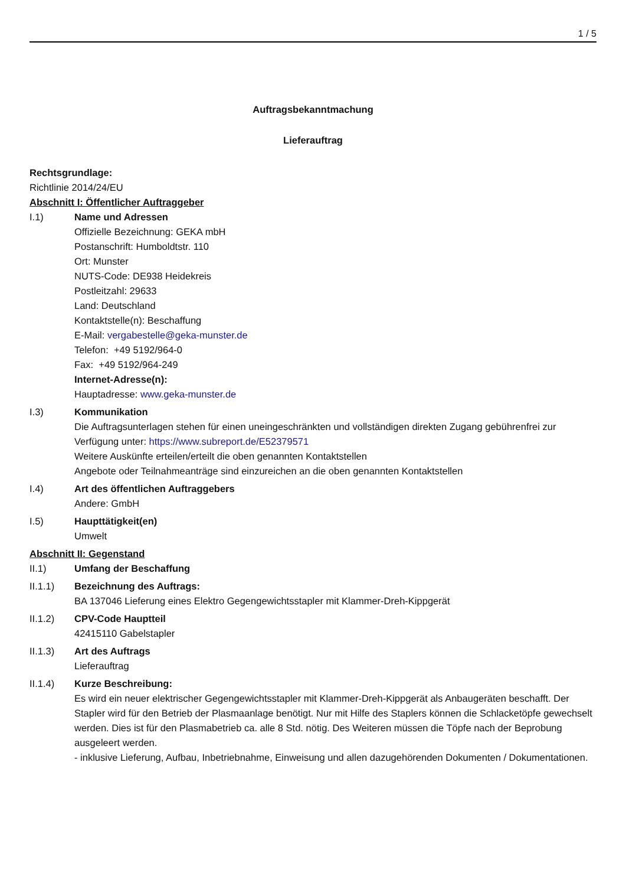1 / 5
Auftragsbekanntmachung
Lieferauftrag
Rechtsgrundlage:
Richtlinie 2014/24/EU
Abschnitt I: Öffentlicher Auftraggeber
I.1) Name und Adressen
Offizielle Bezeichnung: GEKA mbH
Postanschrift: Humboldtstr. 110
Ort: Munster
NUTS-Code: DE938 Heidekreis
Postleitzahl: 29633
Land: Deutschland
Kontaktstelle(n): Beschaffung
E-Mail: vergabestelle@geka-munster.de
Telefon: +49 5192/964-0
Fax: +49 5192/964-249
Internet-Adresse(n):
Hauptadresse: www.geka-munster.de
I.3) Kommunikation
Die Auftragsunterlagen stehen für einen uneingeschränkten und vollständigen direkten Zugang gebührenfrei zur Verfügung unter: https://www.subreport.de/E52379571
Weitere Auskünfte erteilen/erteilt die oben genannten Kontaktstellen
Angebote oder Teilnahmeanträge sind einzureichen an die oben genannten Kontaktstellen
I.4) Art des öffentlichen Auftraggebers
Andere: GmbH
I.5) Haupttätigkeit(en)
Umwelt
Abschnitt II: Gegenstand
II.1) Umfang der Beschaffung
II.1.1) Bezeichnung des Auftrags:
BA 137046 Lieferung eines Elektro Gegengewichtsstapler mit Klammer-Dreh-Kippgerät
II.1.2) CPV-Code Hauptteil
42415110 Gabelstapler
II.1.3) Art des Auftrags
Lieferauftrag
II.1.4) Kurze Beschreibung:
Es wird ein neuer elektrischer Gegengewichtsstapler mit Klammer-Dreh-Kippgerät als Anbaugeräten beschafft. Der Stapler wird für den Betrieb der Plasmaanlage benötigt. Nur mit Hilfe des Staplers können die Schlacketöpfe gewechselt werden. Dies ist für den Plasmabetrieb ca. alle 8 Std. nötig. Des Weiteren müssen die Töpfe nach der Beprobung ausgeleert werden.
- inklusive Lieferung, Aufbau, Inbetriebnahme, Einweisung und allen dazugehörenden Dokumenten / Dokumentationen.